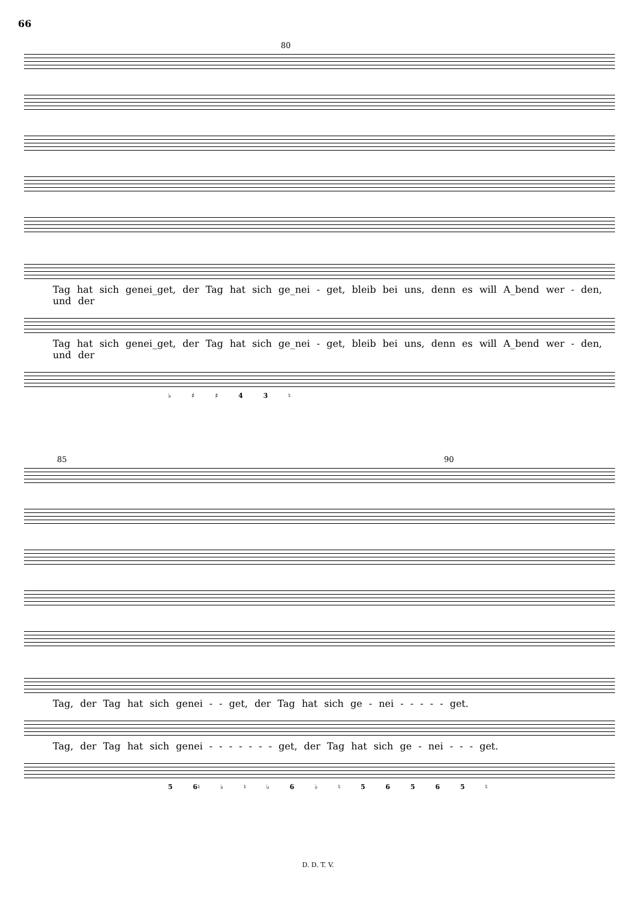66
80
Tag hat sich genei_get, der Tag hat sich ge_nei - get, bleib bei uns, denn es will A_bend wer - den, und der
Tag hat sich genei_get, der Tag hat sich ge_nei - get, bleib bei uns, denn es will A_bend wer - den, und der
♭ ♯ ♯ 4 3 ♮
85 90
Tag, der Tag hat sich genei - - get, der Tag hat sich ge - nei - - - - - get.
Tag, der Tag hat sich genei - - - - - - - get, der Tag hat sich ge - nei - - - get.
5 6♮ ♭ ♮ ♭ 6 ♭ ♮ 5 6 5 6 5 ♮
D. D. T. V.